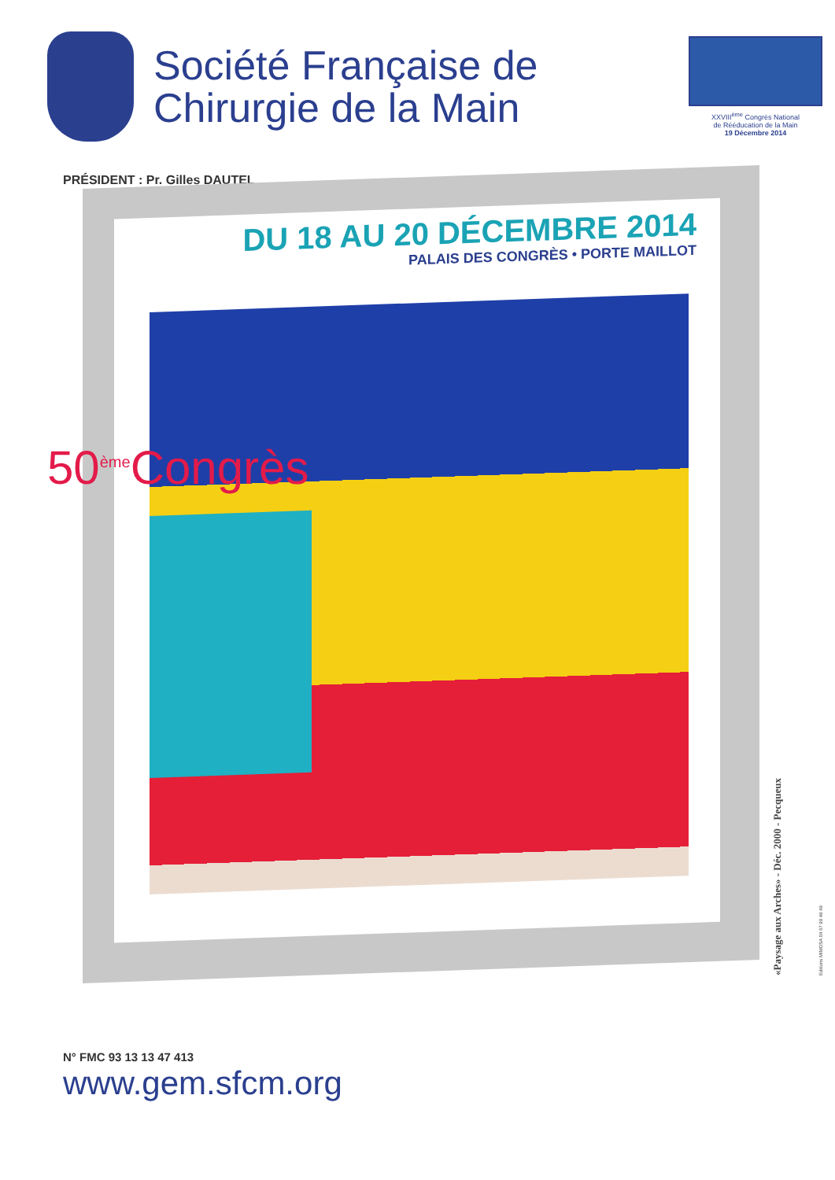Société Française de Chirurgie de la Main
XXVIII<sup>ème</sup> Congrès National
de Rééducation de la Main
19 Décembre 2014
PRÉSIDENT : Pr. Gilles DAUTEL
DU 18 AU 20 DÉCEMBRE 2014
PALAIS DES CONGRÈS • PORTE MAILLOT
50<sup>ème</sup>Congrès
N° FMC 93 13 13 47 413
www.gem.sfcm.org
«Paysage aux Arches» - Déc. 2000 - Pecqueux Editions MIMOSA 04 67 99 49 49